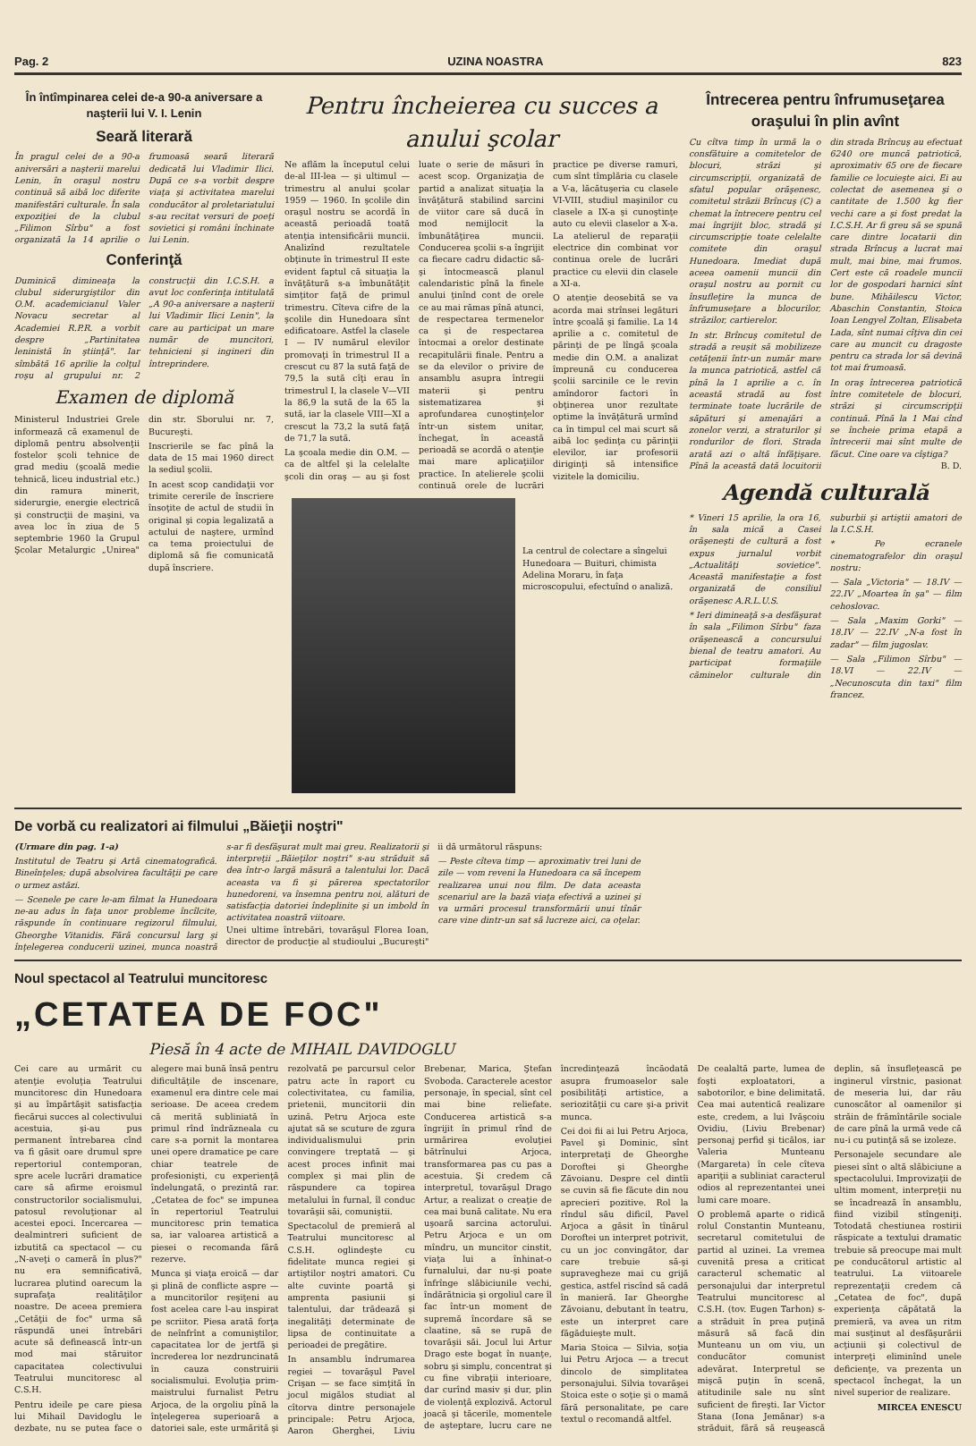Pag. 2 UZINA NOASTRA 823
În întîmpinarea celei de-a 90-a aniversare a naşterii lui V. I. Lenin
Seară literară
În pragul celei de a 90-a aniversări a naşterii marelui Lenin, în oraşul nostru continuă să aibă loc diferite manifestări culturale. În sala expoziţiei de la clubul „Filimon Sîrbu" a fost organizată la 14 aprilie o frumoasă seară literară dedicată lui Vladimir Ilici. După ce s-a vorbit despre viaţa şi activitatea marelui conducător al proletariatului s-au recitat versuri de poeţi sovietici şi români închinate lui Lenin.
Conferinţă
Duminică dimineaţa la clubul siderurgiştilor din O.M. academicianul Valer Novacu secretar al Academiei R.P.R. a vorbit despre „Partinitatea leninistă în ştiinţă". Iar sîmbătă 16 aprilie la colţul roşu al grupului nr. 2 construcţii din I.C.S.H. a avut loc conferinţa intitulată „A 90-a aniversare a naşterii lui Vladimir Ilici Lenin", la care au participat un mare număr de muncitori, tehnicieni şi ingineri din întreprindere.
Examen de diplomă
Ministerul Industriei Grele informează că examenul de diplomă pentru absolvenţii fostelor şcoli tehnice de grad mediu (şcoală medie tehnică, liceu industrial etc.) din ramura minerit, siderurgie, energie electrică şi construcţii de maşini, va avea loc în ziua de 5 septembrie 1960 la Grupul Şcolar Metalurgic „Unirea" din str. Sborului nr. 7, Bucureşti.
Inscrierile se fac pînă la data de 15 mai 1960 direct la sediul şcolii.
In acest scop candidaţii vor trimite cererile de înscriere însoţite de actul de studii în original şi copia legalizată a actului de naştere, urmînd ca tema proiectului de diplomă să fie comunicată după înscriere.
Pentru încheierea cu succes a anului şcolar
Ne aflăm la începutul celui de-al III-lea — şi ultimul — trimestru al anului şcolar 1959 — 1960. In şcolile din oraşul nostru se acordă în această perioadă toată atenţia intensificării muncii. Analizînd rezultatele obţinute în trimestrul II este evident faptul că situaţia la învăţătură s-a îmbunătăţit simţitor faţă de primul trimestru. Cîteva cifre de la şcolile din Hunedoara sînt edificatoare. Astfel la clasele I — IV numărul elevilor promovaţi în trimestrul II a crescut cu 87 la sută faţă de 79,5 la sută cîţi erau în trimestrul I, la clasele V—VII la 86,9 la sută de la 65 la sută, iar la clasele VIII—XI a crescut la 73,2 la sută faţă de 71,7 la sută.
La şcoala medie din O.M. — ca de altfel şi la celelalte şcoli din oraş — au şi fost luate o serie de măsuri în acest scop. Organizaţia de partid a analizat situaţia la învăţătură stabilind sarcini de viitor care să ducă în mod nemijlocit la îmbunătăţirea muncii. Conducerea şcolii s-a îngrijit ca fiecare cadru didactic să-şi întocmească planul calendaristic pînă la finele anului ţinînd cont de orele ce au mai rămas pînă atunci, de respectarea termenelor ca şi de respectarea întocmai a orelor destinate recapitulării finale. Pentru a se da elevilor o privire de ansamblu asupra întregii materii şi pentru sistematizarea şi aprofundarea cunoştinţelor într-un sistem unitar, închegat, în această perioadă se acordă o atenţie mai mare aplicaţiilor practice. In atelierele şcolii continuă orele de lucrări practice pe diverse ramuri, cum sînt tîmplăria cu clasele a V-a, lăcătuşeria cu clasele VI-VIII, studiul maşinilor cu clasele a IX-a şi cunoştinţe auto cu elevii claselor a X-a. La atelierul de reparaţii electrice din combinat vor continua orele de lucrări practice cu elevii din clasele a XI-a.
O atenţie deosebită se va acorda mai strînsei legături între şcoală şi familie. La 14 aprilie a c. comitetul de părinţi de pe lîngă şcoala medie din O.M. a analizat împreună cu conducerea şcolii sarcinile ce le revin amîndoror factori în obţinerea unor rezultate optime la învăţătură urmînd ca în timpul cel mai scurt să aibă loc şedinţa cu părinţii elevilor, iar profesorii diriginţi să intensifice vizitele la domiciliu.
La centrul de colectare a sîngelui Hunedoara — Buituri, chimista Adelina Moraru, în faţa microscopului, efectuînd o analiză.
Întrecerea pentru înfrumuseţarea oraşului în plin avînt
Cu cîtva timp în urmă la o consfătuire a comitetelor de blocuri, străzi şi circumscripţii, organizată de sfatul popular orăşenesc, comitetul străzii Brîncuş (C) a chemat la întrecere pentru cel mai îngrijit bloc, stradă şi circumscripţie toate celelalte comitete din oraşul Hunedoara. Imediat după aceea oamenii muncii din oraşul nostru au pornit cu însufleţire la munca de înfrumuseţare a blocurilor, străzilor, cartierelor.
In str. Brîncuş comitetul de stradă a reuşit să mobilizeze cetăţenii într-un număr mare la munca patriotică, astfel că pînă la 1 aprilie a c. în această stradă au fost terminate toate lucrările de săpături şi amenajări a zonelor verzi, a straturilor şi rondurilor de flori. Strada arată azi o altă înfăţişare. Pînă la această dată locuitorii din strada Brîncuş au efectuat 6240 ore muncă patriotică, aproximativ 65 ore de fiecare familie ce locuieşte aici. Ei au colectat de asemenea şi o cantitate de 1.500 kg fier vechi care a şi fost predat la I.C.S.H. Ar fi greu să se spună care dintre locatarii din strada Brîncuş a lucrat mai mult, mai bine, mai frumos. Cert este că roadele muncii lor de gospodari harnici sînt bune. Mihăilescu Victor, Abaschin Constantin, Stoica Ioan Lengyel Zoltan, Elisabeta Lada, sînt numai cîţiva din cei care au muncit cu dragoste pentru ca strada lor să devină tot mai frumoasă.
In oraş întrecerea patriotică între comitetele de blocuri, străzi şi circumscripţii continuă. Pînă la 1 Mai cînd se încheie prima etapă a întrecerii mai sînt multe de făcut. Cine oare va cîştiga?
B. D.
Agendă culturală
* Vineri 15 aprilie, la ora 16, în sala mică a Casei orăşeneşti de cultură a fost expus jurnalul vorbit „Actualităţi sovietice". Această manifestaţie a fost organizată de consiliul orăşenesc A.R.L.U.S.
* Ieri dimineaţă s-a desfăşurat în sala „Filimon Sîrbu" faza orăşenească a concursului bienal de teatru amatori. Au participat formaţiile căminelor culturale din suburbii şi artiştii amatori de la I.C.S.H.
* Pe ecranele cinematografelor din oraşul nostru:
— Sala „Victoria" — 18.IV — 22.IV „Moartea în şa" — film cehoslovac.
— Sala „Maxim Gorki" — 18.IV — 22.IV „N-a fost în zadar" — film jugoslav.
— Sala „Filimon Sîrbu" — 18.VI — 22.IV — „Necunoscuta din taxi" film francez.
De vorbă cu realizatori ai filmului „Băieţii noştri"
(Urmare din pag. 1-a)
Institutul de Teatru şi Artă cinematografică. Bineînţeles; după absolvirea facultăţii pe care o urmez astăzi.
— Scenele pe care le-am filmat la Hunedoara ne-au adus în faţa unor probleme încîlcite, răspunde în continuare regizorul filmului, Gheorghe Vitanidis. Fără concursul larg şi înţelegerea conducerii uzinei, munca noastră s-ar fi desfăşurat mult mai greu. Realizatorii şi interpreţii „Băieţilor noştri" s-au străduit să dea într-o largă măsură a talentului lor. Dacă aceasta va fi şi părerea spectatorilor hunedoreni, va însemna pentru noi, alături de satisfacţia datoriei îndeplinite şi un imbold în activitatea noastră viitoare.
Unei ultime întrebări, tovarăşul Florea Ioan, director de producţie al studioului „Bucureşti" ii dă următorul răspuns:
— Peste cîteva timp — aproximativ trei luni de zile — vom reveni la Hunedoara ca să începem realizarea unui nou film. De data aceasta scenariul are la bază viaţa efectivă a uzinei şi va urmări procesul transformării unui tînăr care vine dintr-un sat să lucreze aici, ca oţelar.
Noul spectacol al Teatrului muncitoresc
„CETATEA DE FOC"
Piesă în 4 acte de MIHAIL DAVIDOGLU
Cei care au urmărit cu atenţie evoluţia Teatrului muncitoresc din Hunedoara şi au împărtăşit satisfacţia fiecărui succes al colectivului acestuia, şi-au pus permanent întrebarea cînd va fi găsit oare drumul spre repertoriul contemporan, spre acele lucrări dramatice care să afirme eroismul constructorilor socialismului, patosul revoluţionar al acestei epoci. Incercarea — dealmintreri suficient de izbutită ca spectacol — cu „N-aveţi o cameră în plus?" nu era semnificativă, lucrarea plutind oarecum la suprafaţa realităţilor noastre. De aceea premiera „Cetăţii de foc" urma să răspundă unei întrebări acute să definească într-un mod mai stăruitor capacitatea colectivului Teatrului muncitoresc al C.S.H.
Pentru ideile pe care piesa lui Mihail Davidoglu le dezbate, nu se putea face o alegere mai bună însă pentru dificultăţile de inscenare, examenul era dintre cele mai serioase. De aceea credem că merită subliniată în primul rînd îndrăzneala cu care s-a pornit la montarea unei opere dramatice pe care chiar teatrele de profesionişti, cu experienţă îndelungată, o prezintă rar. „Cetatea de foc" se impunea în repertoriul Teatrului muncitoresc prin tematica sa, iar valoarea artistică a piesei o recomanda fără rezerve.
Munca şi viaţa eroică — dar şi plină de conflicte aspre — a muncitorilor reşiţeni au fost acelea care l-au inspirat pe scriitor. Piesa arată forţa de neînfrînt a comuniştilor, capacitatea lor de jertfă şi încrederea lor nezdruncinată în cauza construirii socialismului. Evoluţia prim-maistrului furnalist Petru Arjoca, de la orgoliu pînă la înţelegerea superioară a datoriei sale, este urmărită şi rezolvată pe parcursul celor patru acte în raport cu colectivitatea, cu familia, prietenii, muncitorii din uzină. Petru Arjoca este ajutat să se scuture de zgura individualismului prin convingere treptată — şi acest proces infinit mai complex şi mai plin de răspundere ca topirea metalului în furnal, îl conduc tovarăşii săi, comuniştii.
Spectacolul de premieră al Teatrului muncitoresc al C.S.H. oglindeşte cu fidelitate munca regiei şi artiştilor noştri amatori. Cu alte cuvinte poartă şi amprenta pasiunii şi talentului, dar trădează şi inegalităţi determinate de lipsa de continuitate a perioadei de pregătire.
In ansamblu îndrumarea regiei — tovarăşul Pavel Crişan — se face simţită în jocul migălos studiat al cîtorva dintre personajele principale: Petru Arjoca, Aaron Gherghei, Liviu Brebenar, Marica, Ştefan Svoboda. Caracterele acestor personaje, în special, sînt cel mai bine reliefate. Conducerea artistică s-a îngrijit în primul rînd de urmărirea evoluţiei bătrînului Arjoca, transformarea pas cu pas a acestuia. Şi credem că interpretul, tovarăşul Drago Artur, a realizat o creaţie de cea mai bună calitate. Nu era uşoară sarcina actorului. Petru Arjoca e un om mîndru, un muncitor cinstit, viaţa lui a înhinat-o furnalului, dar nu-şi poate înfrînge slăbiciunile vechi, îndărătnicia şi orgoliul care îl fac într-un moment de supremă încordare să se claatine, să se rupă de tovarăşii săi. Jocul lui Artur Drago este bogat în nuanţe, sobru şi simplu, concentrat şi cu fine vibraţii interioare, dar curînd masiv şi dur, plin de violenţă explozivă. Actorul joacă şi tăcerile, momentele de aşteptare, lucru care ne încredinţează încăodată asupra frumoaselor sale posibilităţi artistice, a seriozităţii cu care şi-a privit munca.
Cei doi fii ai lui Petru Arjoca, Pavel şi Dominic, sînt interpretaţi de Gheorghe Doroftei şi Gheorghe Zăvoianu. Despre cel dintîi se cuvin să fie făcute din nou aprecieri pozitive. Rol la rîndul său dificil, Pavel Arjoca a găsit în tînărul Doroftei un interpret potrivit, cu un joc convingător, dar care trebuie să-şi supravegheze mai cu grijă gestica, astfel riscînd să cadă în manieră. Iar Gheorghe Zăvoianu, debutant în teatru, este un interpret care făgăduieşte mult.
Maria Stoica — Silvia, soţia lui Petru Arjoca — a trecut dincolo de simplitatea personajului. Silvia tovarăşei Stoica este o soţie şi o mamă fără personalitate, pe care textul o recomandă altfel.
De cealaltă parte, lumea de foşti exploatatori, a sabotorilor, e bine delimitată. Cea mai autentică realizare este, credem, a lui Ivăşcoiu Ovidiu, (Liviu Brebenar) personaj perfid şi ticălos, iar Valeria Munteanu (Margareta) în cele cîteva apariţii a subliniat caracterul odios al reprezentantei unei lumi care moare.
O problemă aparte o ridică rolul Constantin Munteanu, secretarul comitetului de partid al uzinei. La vremea cuvenită presa a criticat caracterul schematic al personajului dar interpretul Teatrului muncitoresc al C.S.H. (tov. Eugen Tarhon) s-a străduit în prea puţină măsură să facă din Munteanu un om viu, un conducător comunist adevărat. Interpretul se mişcă puţin în scenă, atitudinile sale nu sînt suficient de fireşti. Iar Victor Stana (Iona Jemănar) s-a străduit, fără să reuşească deplin, să însufleţească pe inginerul vîrstnic, pasionat de meseria lui, dar rău cunoscător al oamenilor şi străin de frămîntările sociale de care pînă la urmă vede că nu-i cu putinţă să se izoleze.
Personajele secundare ale piesei sînt o altă slăbiciune a spectacolului. Improvizaţii de ultim moment, interpreţii nu se încadrează în ansamblu, fiind vizibil stîngeniţi. Totodată chestiunea rostirii răspicate a textului dramatic trebuie să preocupe mai mult pe conducătorul artistic al teatrului. La viitoarele reprezentaţii credem că „Cetatea de foc", după experienţa căpătată la premieră, va avea un ritm mai susţinut al desfăşurării acţiunii şi colectivul de interpreţi eliminînd unele deficienţe, va prezenta un spectacol închegat, la un nivel superior de realizare.
MIRCEA ENESCU